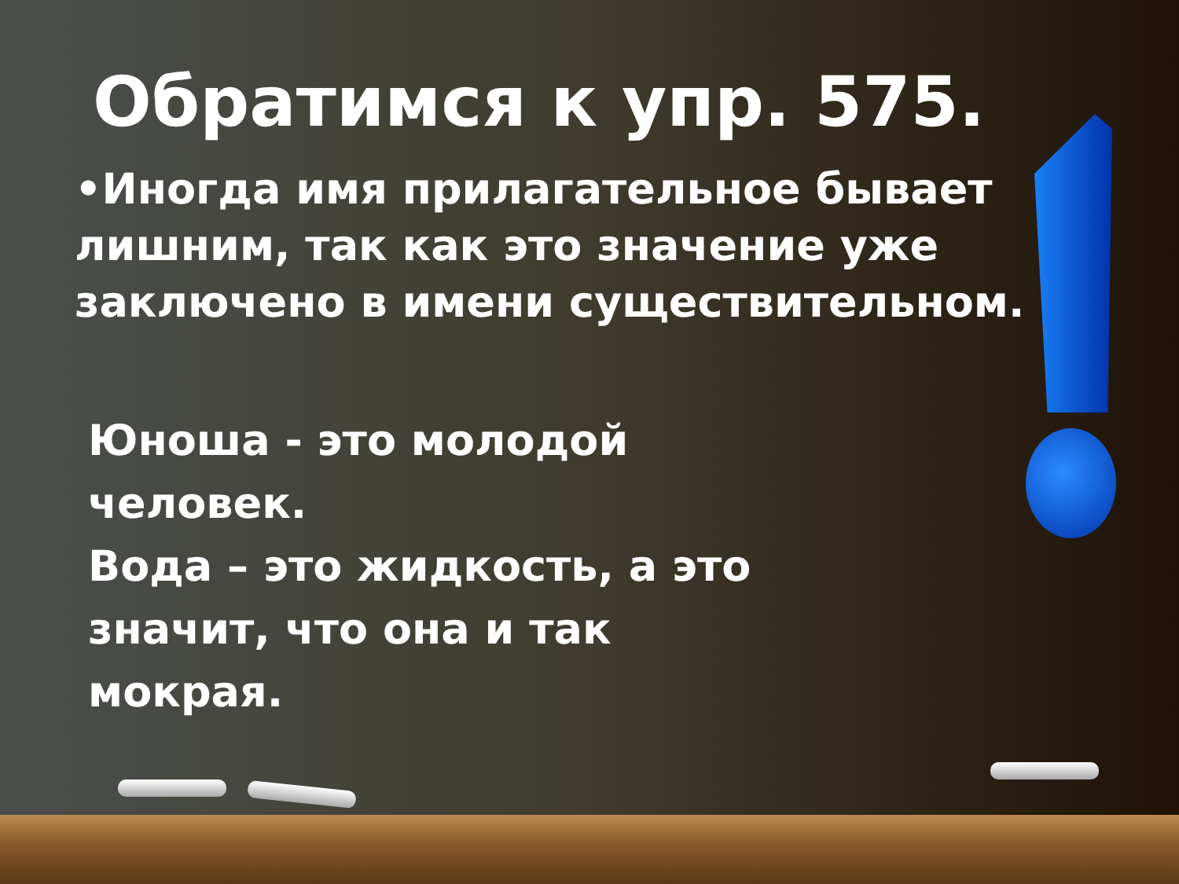Обратимся к упр. 575.
•Иногда имя прилагательное бывает лишним, так как это значение уже заключено в имени существительном.
Юноша - это молодой человек.
Вода – это жидкость, а это значит, что она и так мокрая.